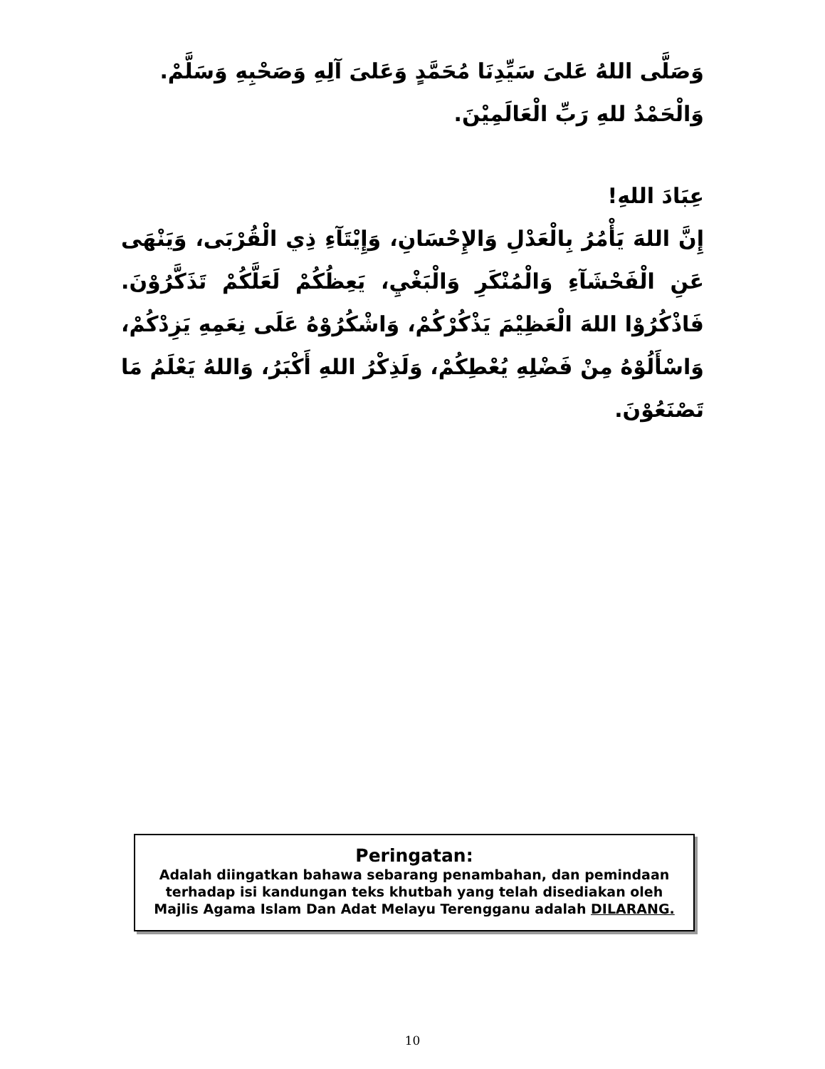وَصَلَّى اللهُ عَلىَ سَيِّدِنَا مُحَمَّدٍ وَعَلىَ آلِهِ وَصَحْبِهِ وَسَلَّمْ.
وَالْحَمْدُ للهِ رَبِّ الْعَالَمِيْنَ.
عِبَادَ اللهِ!
إِنَّ اللهَ يَأْمُرُ بِالْعَدْلِ وَالإِحْسَانِ، وَإِيْتَآءِ ذِي الْقُرْبَى، وَيَنْهَى عَنِ الْفَحْشَآءِ وَالْمُنْكَرِ وَالْبَغْيِ، يَعِظُكُمْ لَعَلَّكُمْ تَذَكَّرُوْنَ. فَاذْكُرُوْا اللهَ الْعَظِيْمَ يَذْكُرْكُمْ، وَاشْكُرُوْهُ عَلَى نِعَمِهِ يَزِدْكُمْ، وَاسْأَلُوْهُ مِنْ فَضْلِهِ يُعْطِكُمْ، وَلَذِكْرُ اللهِ أَكْبَرُ، وَاللهُ يَعْلَمُ مَا تَصْنَعُوْنَ.
Peringatan:
Adalah diingatkan bahawa sebarang penambahan, dan pemindaan terhadap isi kandungan teks khutbah yang telah disediakan oleh Majlis Agama Islam Dan Adat Melayu Terengganu adalah DILARANG.
10